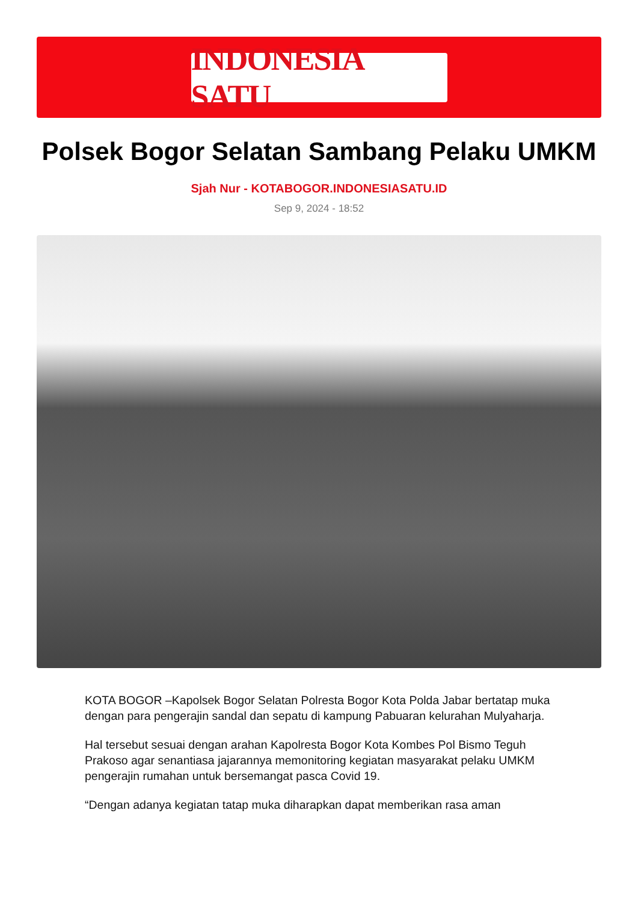INDONESIA SATU
Polsek Bogor Selatan Sambang Pelaku UMKM
Sjah Nur - KOTABOGOR.INDONESIASATU.ID
Sep 9, 2024 - 18:52
KOTA BOGOR –Kapolsek Bogor Selatan Polresta Bogor Kota Polda Jabar bertatap muka dengan para pengerajin sandal dan sepatu di kampung Pabuaran kelurahan Mulyaharja.
Hal tersebut sesuai dengan arahan Kapolresta Bogor Kota Kombes Pol Bismo Teguh Prakoso agar senantiasa jajarannya memonitoring kegiatan masyarakat pelaku UMKM pengerajin rumahan untuk bersemangat pasca Covid 19.
“Dengan adanya kegiatan tatap muka diharapkan dapat memberikan rasa aman